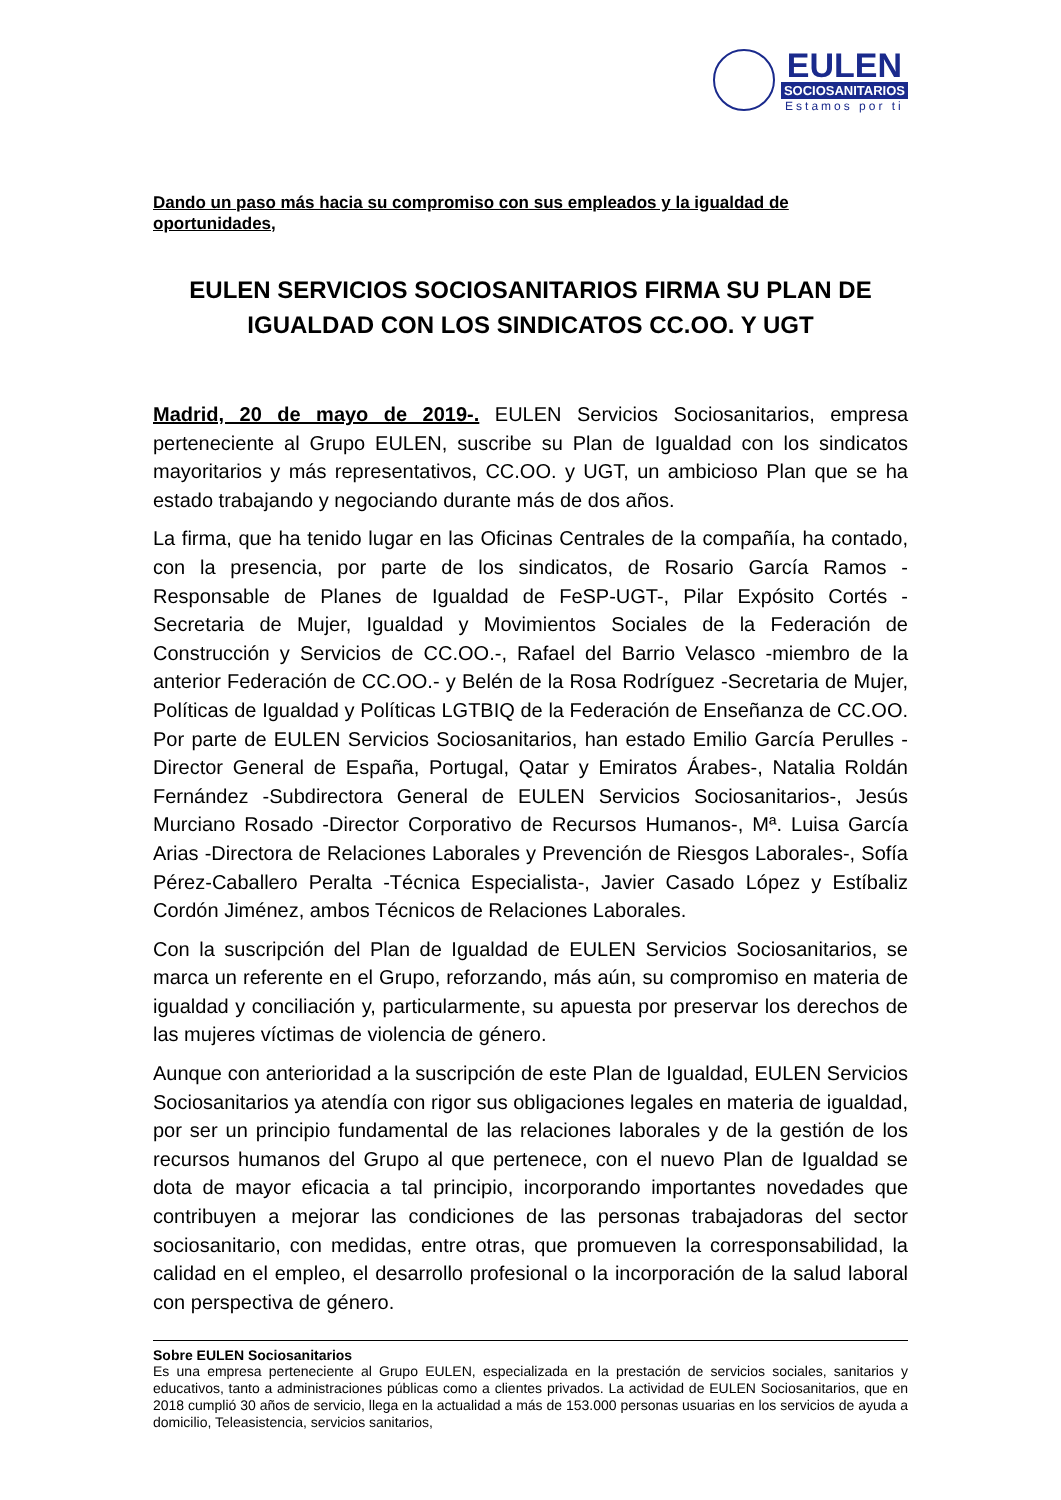EULEN
SOCIOSANITARIOS
Estamos por ti
Dando un paso más hacia su compromiso con sus empleados y la igualdad de oportunidades,
EULEN SERVICIOS SOCIOSANITARIOS FIRMA SU PLAN DE IGUALDAD CON LOS SINDICATOS CC.OO. Y UGT
Madrid, 20 de mayo de 2019-. EULEN Servicios Sociosanitarios, empresa perteneciente al Grupo EULEN, suscribe su Plan de Igualdad con los sindicatos mayoritarios y más representativos, CC.OO. y UGT, un ambicioso Plan que se ha estado trabajando y negociando durante más de dos años.
La firma, que ha tenido lugar en las Oficinas Centrales de la compañía, ha contado, con la presencia, por parte de los sindicatos, de Rosario García Ramos -Responsable de Planes de Igualdad de FeSP-UGT-, Pilar Expósito Cortés -Secretaria de Mujer, Igualdad y Movimientos Sociales de la Federación de Construcción y Servicios de CC.OO.-, Rafael del Barrio Velasco -miembro de la anterior Federación de CC.OO.- y Belén de la Rosa Rodríguez -Secretaria de Mujer, Políticas de Igualdad y Políticas LGTBIQ de la Federación de Enseñanza de CC.OO. Por parte de EULEN Servicios Sociosanitarios, han estado Emilio García Perulles -Director General de España, Portugal, Qatar y Emiratos Árabes-, Natalia Roldán Fernández -Subdirectora General de EULEN Servicios Sociosanitarios-, Jesús Murciano Rosado -Director Corporativo de Recursos Humanos-, Mª. Luisa García Arias -Directora de Relaciones Laborales y Prevención de Riesgos Laborales-, Sofía Pérez-Caballero Peralta -Técnica Especialista-, Javier Casado López y Estíbaliz Cordón Jiménez, ambos Técnicos de Relaciones Laborales.
Con la suscripción del Plan de Igualdad de EULEN Servicios Sociosanitarios, se marca un referente en el Grupo, reforzando, más aún, su compromiso en materia de igualdad y conciliación y, particularmente, su apuesta por preservar los derechos de las mujeres víctimas de violencia de género.
Aunque con anterioridad a la suscripción de este Plan de Igualdad, EULEN Servicios Sociosanitarios ya atendía con rigor sus obligaciones legales en materia de igualdad, por ser un principio fundamental de las relaciones laborales y de la gestión de los recursos humanos del Grupo al que pertenece, con el nuevo Plan de Igualdad se dota de mayor eficacia a tal principio, incorporando importantes novedades que contribuyen a mejorar las condiciones de las personas trabajadoras del sector sociosanitario, con medidas, entre otras, que promueven la corresponsabilidad, la calidad en el empleo, el desarrollo profesional o la incorporación de la salud laboral con perspectiva de género.
Sobre EULEN Sociosanitarios
Es una empresa perteneciente al Grupo EULEN, especializada en la prestación de servicios sociales, sanitarios y educativos, tanto a administraciones públicas como a clientes privados. La actividad de EULEN Sociosanitarios, que en 2018 cumplió 30 años de servicio, llega en la actualidad a más de 153.000 personas usuarias en los servicios de ayuda a domicilio, Teleasistencia, servicios sanitarios,